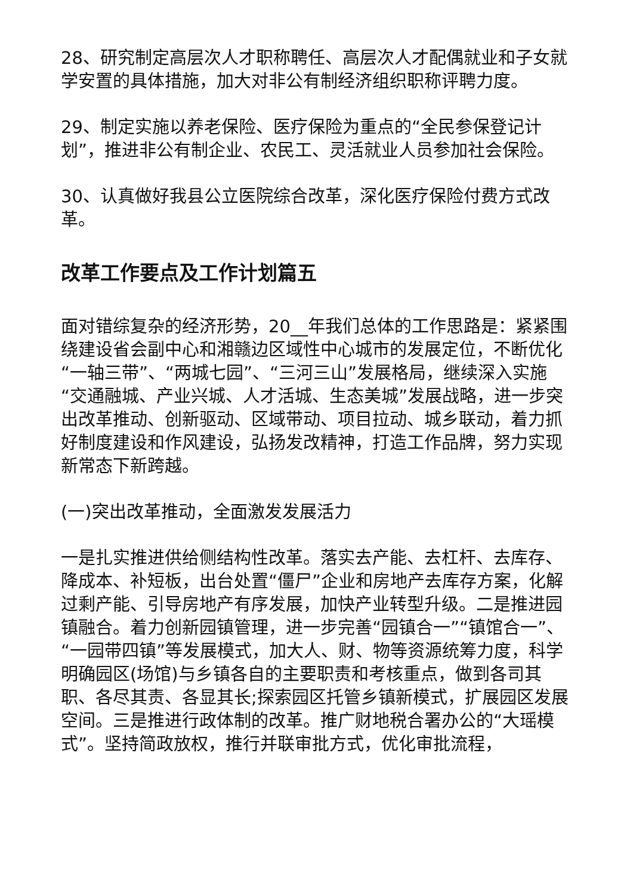28、研究制定高层次人才职称聘任、高层次人才配偶就业和子女就学安置的具体措施，加大对非公有制经济组织职称评聘力度。
29、制定实施以养老保险、医疗保险为重点的“全民参保登记计划”，推进非公有制企业、农民工、灵活就业人员参加社会保险。
30、认真做好我县公立医院综合改革，深化医疗保险付费方式改革。
改革工作要点及工作计划篇五
面对错综复杂的经济形势，20__年我们总体的工作思路是：紧紧围绕建设省会副中心和湘赣边区域性中心城市的发展定位，不断优化“一轴三带”、“两城七园”、“三河三山”发展格局，继续深入实施“交通融城、产业兴城、人才活城、生态美城”发展战略，进一步突出改革推动、创新驱动、区域带动、项目拉动、城乡联动，着力抓好制度建设和作风建设，弘扬发改精神，打造工作品牌，努力实现新常态下新跨越。
(一)突出改革推动，全面激发发展活力
一是扎实推进供给侧结构性改革。落实去产能、去杠杆、去库存、降成本、补短板，出台处置“僵尸”企业和房地产去库存方案，化解过剩产能、引导房地产有序发展，加快产业转型升级。二是推进园镇融合。着力创新园镇管理，进一步完善“园镇合一”“镇馆合一”、“一园带四镇”等发展模式，加大人、财、物等资源统筹力度，科学明确园区(场馆)与乡镇各自的主要职责和考核重点，做到各司其职、各尽其责、各显其长;探索园区托管乡镇新模式，扩展园区发展空间。三是推进行政体制的改革。推广财地税合署办公的“大瑶模式”。坚持简政放权，推行并联审批方式，优化审批流程，